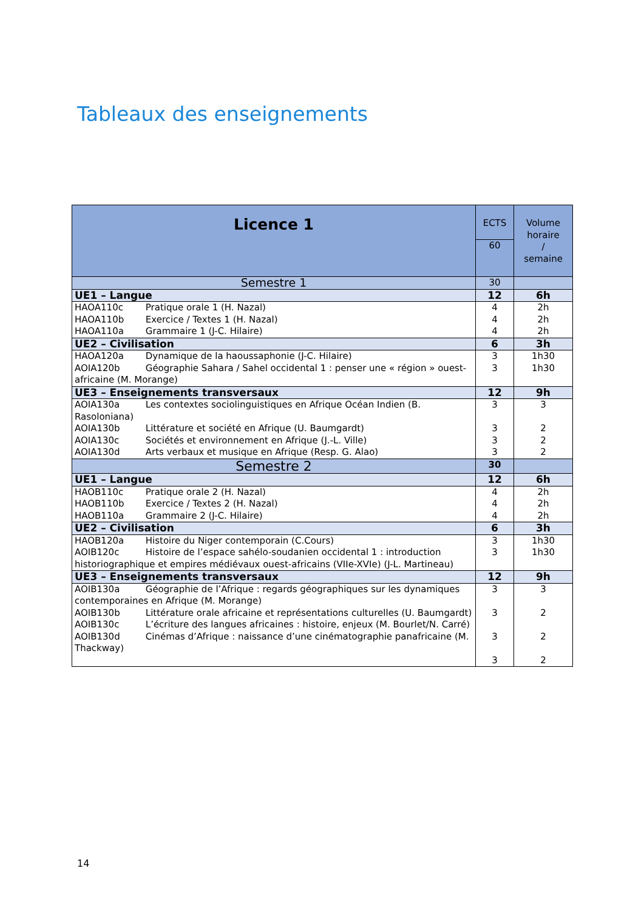Tableaux des enseignements
| Licence 1 | ECTS | Volume horaire / semaine |
| | 60 | |
| Semestre 1 | 30 | |
| UE1 – Langue | 12 | 6h |
| HAOA110c Pratique orale 1 (H. Nazal) HAOA110b Exercice / Textes 1 (H. Nazal) HAOA110a Grammaire 1 (J-C. Hilaire) | 4 4 4 | 2h 2h 2h |
| UE2 – Civilisation | 6 | 3h |
| HAOA120a Dynamique de la haoussaphonie (J-C. Hilaire) AOIA120b Géographie Sahara / Sahel occidental 1 : penser une « région » ouest-africaine (M. Morange) | 3 3 | 1h30 1h30 |
| UE3 – Enseignements transversaux | 12 | 9h |
| AOIA130a Les contextes sociolinguistiques en Afrique Océan Indien (B. Rasoloniana) AOIA130b Littérature et société en Afrique (U. Baumgardt) AOIA130c Sociétés et environnement en Afrique (J.-L. Ville) AOIA130d Arts verbaux et musique en Afrique (Resp. G. Alao) | 3 3 3 3 | 3 2 2 2 |
| Semestre 2 | 30 | |
| UE1 – Langue | 12 | 6h |
| HAOB110c Pratique orale 2 (H. Nazal) HAOB110b Exercice / Textes 2 (H. Nazal) HAOB110a Grammaire 2 (J-C. Hilaire) | 4 4 4 | 2h 2h 2h |
| UE2 – Civilisation | 6 | 3h |
| HAOB120a Histoire du Niger contemporain (C.Cours) AOIB120c Histoire de l’espace sahélo-soudanien occidental 1 : introduction historiographique et empires médiévaux ouest-africains (VIIe-XVIe) (J-L. Martineau) | 3 3 | 1h30 1h30 |
| UE3 – Enseignements transversaux | 12 | 9h |
| AOIB130a Géographie de l’Afrique : regards géographiques sur les dynamiques contemporaines en Afrique (M. Morange) AOIB130b Littérature orale africaine et représentations culturelles (U. Baumgardt) AOIB130c L’écriture des langues africaines : histoire, enjeux (M. Bourlet/N. Carré) AOIB130d Cinémas d’Afrique : naissance d’une cinématographie panafricaine (M. Thackway) | 3 3 3 3 | 3 2 2 2 |
14